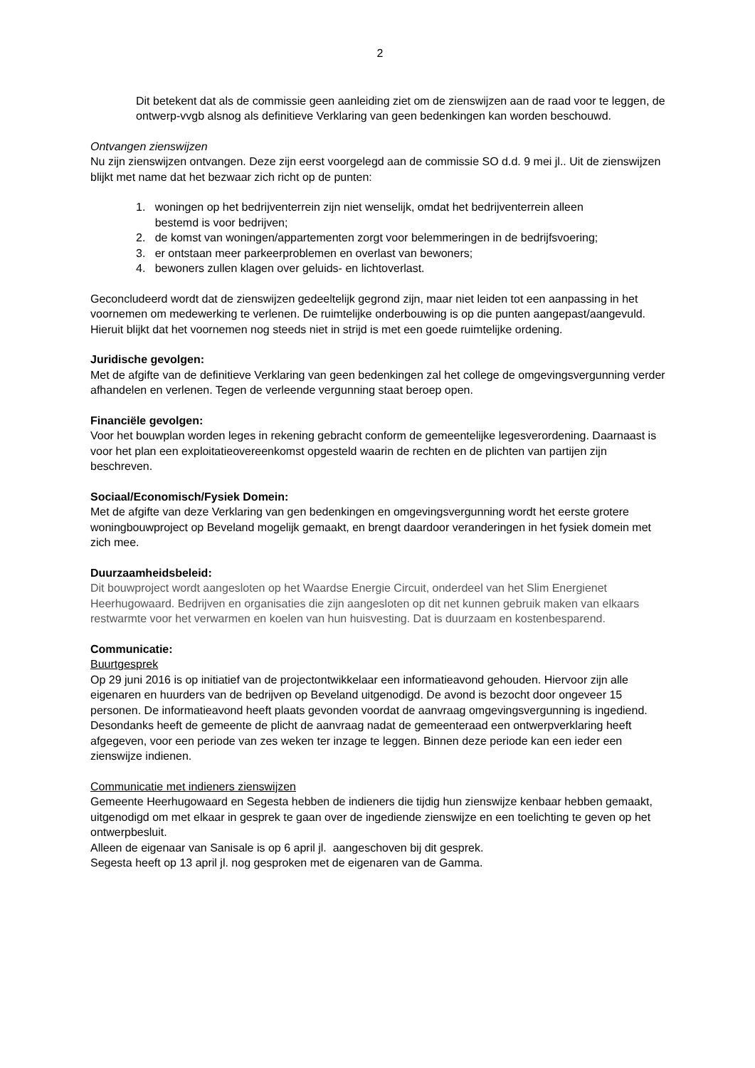2
Dit betekent dat als de commissie geen aanleiding ziet om de zienswijzen aan de raad voor te leggen, de ontwerp-vvgb alsnog als definitieve Verklaring van geen bedenkingen kan worden beschouwd.
Ontvangen zienswijzen
Nu zijn zienswijzen ontvangen. Deze zijn eerst voorgelegd aan de commissie SO d.d. 9 mei jl.. Uit de zienswijzen blijkt met name dat het bezwaar zich richt op de punten:
1. woningen op het bedrijventerrein zijn niet wenselijk, omdat het bedrijventerrein alleen
bestemd is voor bedrijven;
2. de komst van woningen/appartementen zorgt voor belemmeringen in de bedrijfsvoering;
3. er ontstaan meer parkeerproblemen en overlast van bewoners;
4. bewoners zullen klagen over geluids- en lichtoverlast.
Geconcludeerd wordt dat de zienswijzen gedeeltelijk gegrond zijn, maar niet leiden tot een aanpassing in het voornemen om medewerking te verlenen. De ruimtelijke onderbouwing is op die punten aangepast/aangevuld. Hieruit blijkt dat het voornemen nog steeds niet in strijd is met een goede ruimtelijke ordening.
Juridische gevolgen:
Met de afgifte van de definitieve Verklaring van geen bedenkingen zal het college de omgevingsvergunning verder afhandelen en verlenen. Tegen de verleende vergunning staat beroep open.
Financiële gevolgen:
Voor het bouwplan worden leges in rekening gebracht conform de gemeentelijke legesverordening. Daarnaast is voor het plan een exploitatieovereenkomst opgesteld waarin de rechten en de plichten van partijen zijn beschreven.
Sociaal/Economisch/Fysiek Domein:
Met de afgifte van deze Verklaring van gen bedenkingen en omgevingsvergunning wordt het eerste grotere woningbouwproject op Beveland mogelijk gemaakt, en brengt daardoor veranderingen in het fysiek domein met zich mee.
Duurzaamheidsbeleid:
Dit bouwproject wordt aangesloten op het Waardse Energie Circuit, onderdeel van het Slim Energienet Heerhugowaard. Bedrijven en organisaties die zijn aangesloten op dit net kunnen gebruik maken van elkaars restwarmte voor het verwarmen en koelen van hun huisvesting. Dat is duurzaam en kostenbesparend.
Communicatie:
Buurtgesprek
Op 29 juni 2016 is op initiatief van de projectontwikkelaar een informatieavond gehouden. Hiervoor zijn alle eigenaren en huurders van de bedrijven op Beveland uitgenodigd. De avond is bezocht door ongeveer 15 personen. De informatieavond heeft plaats gevonden voordat de aanvraag omgevingsvergunning is ingediend.
Desondanks heeft de gemeente de plicht de aanvraag nadat de gemeenteraad een ontwerpverklaring heeft afgegeven, voor een periode van zes weken ter inzage te leggen. Binnen deze periode kan een ieder een zienswijze indienen.
Communicatie met indieners zienswijzen
Gemeente Heerhugowaard en Segesta hebben de indieners die tijdig hun zienswijze kenbaar hebben gemaakt, uitgenodigd om met elkaar in gesprek te gaan over de ingediende zienswijze en een toelichting te geven op het ontwerpbesluit.
Alleen de eigenaar van Sanisale is op 6 april jl. aangeschoven bij dit gesprek.
Segesta heeft op 13 april jl. nog gesproken met de eigenaren van de Gamma.